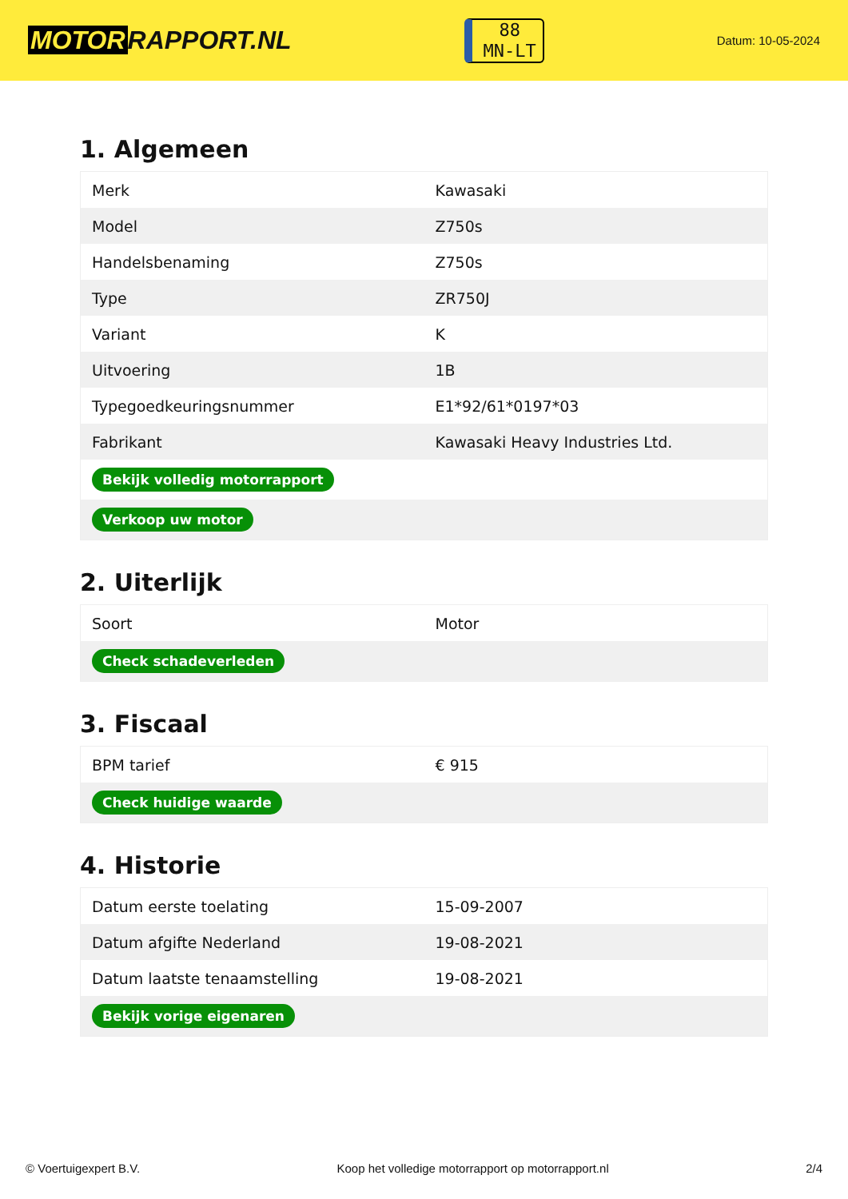MOTOR RAPPORT.NL
88
MN-LT
Datum: 10-05-2024
1. Algemeen
| Merk | Kawasaki |
| Model | Z750s |
| Handelsbenaming | Z750s |
| Type | ZR750J |
| Variant | K |
| Uitvoering | 1B |
| Typegoedkeuringsnummer | E1*92/61*0197*03 |
| Fabrikant | Kawasaki Heavy Industries Ltd. |
| Bekijk volledig motorrapport | |
| Verkoop uw motor | |
2. Uiterlijk
| Soort | Motor |
| Check schadeverleden | |
3. Fiscaal
| BPM tarief | € 915 |
| Check huidige waarde | |
4. Historie
| Datum eerste toelating | 15-09-2007 |
| Datum afgifte Nederland | 19-08-2021 |
| Datum laatste tenaamstelling | 19-08-2021 |
| Bekijk vorige eigenaren | |
© Voertuigexpert B.V. Koop het volledige motorrapport op motorrapport.nl 2/4